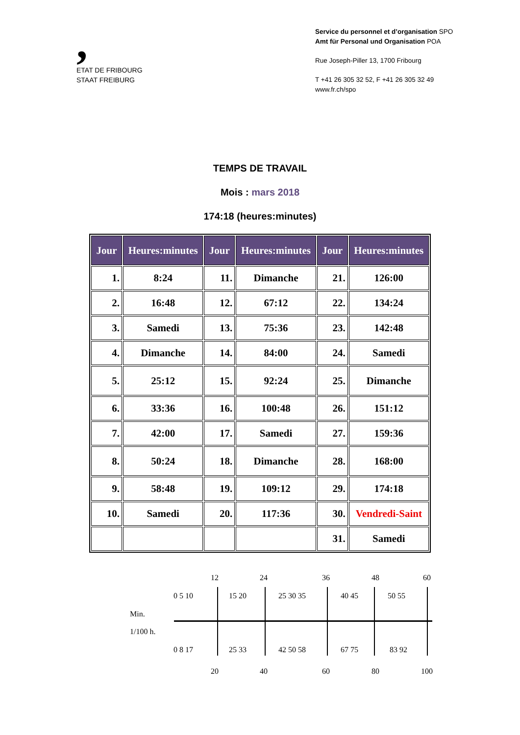,
ETAT DE FRIBOURG
STAAT FREIBURG
Service du personnel et d’organisation SPO
Amt für Personal und Organisation POA
Rue Joseph-Piller 13, 1700 Fribourg
T +41 26 305 32 52, F +41 26 305 32 49
www.fr.ch/spo
TEMPS DE TRAVAIL
Mois : mars 2018
174:18 (heures:minutes)
| Jour | Heures:minutes | Jour | Heures:minutes | Jour | Heures:minutes |
| --- | --- | --- | --- | --- | --- |
| 1. | 8:24 | 11. | Dimanche | 21. | 126:00 |
| 2. | 16:48 | 12. | 67:12 | 22. | 134:24 |
| 3. | Samedi | 13. | 75:36 | 23. | 142:48 |
| 4. | Dimanche | 14. | 84:00 | 24. | Samedi |
| 5. | 25:12 | 15. | 92:24 | 25. | Dimanche |
| 6. | 33:36 | 16. | 100:48 | 26. | 151:12 |
| 7. | 42:00 | 17. | Samedi | 27. | 159:36 |
| 8. | 50:24 | 18. | Dimanche | 28. | 168:00 |
| 9. | 58:48 | 19. | 109:12 | 29. | 174:18 |
| 10. | Samedi | 20. | 117:36 | 30. | Vendredi-Saint |
| | | | | 31. | Samedi |
12 24 36 48 60
0 5 10 15 20 25 30 35 40 45 50 55
Min.
1/100 h.
0 8 17 25 33 42 50 58 67 75 83 92
20 40 60 80 100